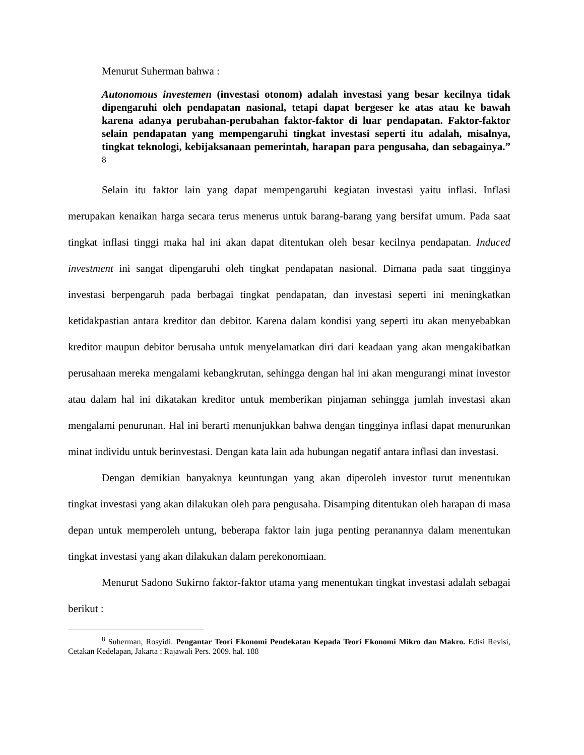Menurut Suherman bahwa :
Autonomous investemen (investasi otonom) adalah investasi yang besar kecilnya tidak dipengaruhi oleh pendapatan nasional, tetapi dapat bergeser ke atas atau ke bawah karena adanya perubahan-perubahan faktor-faktor di luar pendapatan. Faktor-faktor selain pendapatan yang mempengaruhi tingkat investasi seperti itu adalah, misalnya, tingkat teknologi, kebijaksanaan pemerintah, harapan para pengusaha, dan sebagainya.” <sup>8</sup>
Selain itu faktor lain yang dapat mempengaruhi kegiatan investasi yaitu inflasi. Inflasi merupakan kenaikan harga secara terus menerus untuk barang-barang yang bersifat umum. Pada saat tingkat inflasi tinggi maka hal ini akan dapat ditentukan oleh besar kecilnya pendapatan. Induced investment ini sangat dipengaruhi oleh tingkat pendapatan nasional. Dimana pada saat tingginya investasi berpengaruh pada berbagai tingkat pendapatan, dan investasi seperti ini meningkatkan ketidakpastian antara kreditor dan debitor. Karena dalam kondisi yang seperti itu akan menyebabkan kreditor maupun debitor berusaha untuk menyelamatkan diri dari keadaan yang akan mengakibatkan perusahaan mereka mengalami kebangkrutan, sehingga dengan hal ini akan mengurangi minat investor atau dalam hal ini dikatakan kreditor untuk memberikan pinjaman sehingga jumlah investasi akan mengalami penurunan. Hal ini berarti menunjukkan bahwa dengan tingginya inflasi dapat menurunkan minat individu untuk berinvestasi. Dengan kata lain ada hubungan negatif antara inflasi dan investasi.
Dengan demikian banyaknya keuntungan yang akan diperoleh investor turut menentukan tingkat investasi yang akan dilakukan oleh para pengusaha. Disamping ditentukan oleh harapan di masa depan untuk memperoleh untung, beberapa faktor lain juga penting peranannya dalam menentukan tingkat investasi yang akan dilakukan dalam perekonomiaan.
Menurut Sadono Sukirno faktor-faktor utama yang menentukan tingkat investasi adalah sebagai berikut :
<sup>8</sup> Suherman, Rosyidi. Pengantar Teori Ekonomi Pendekatan Kepada Teori Ekonomi Mikro dan Makro. Edisi Revisi, Cetakan Kedelapan, Jakarta : Rajawali Pers. 2009. hal. 188